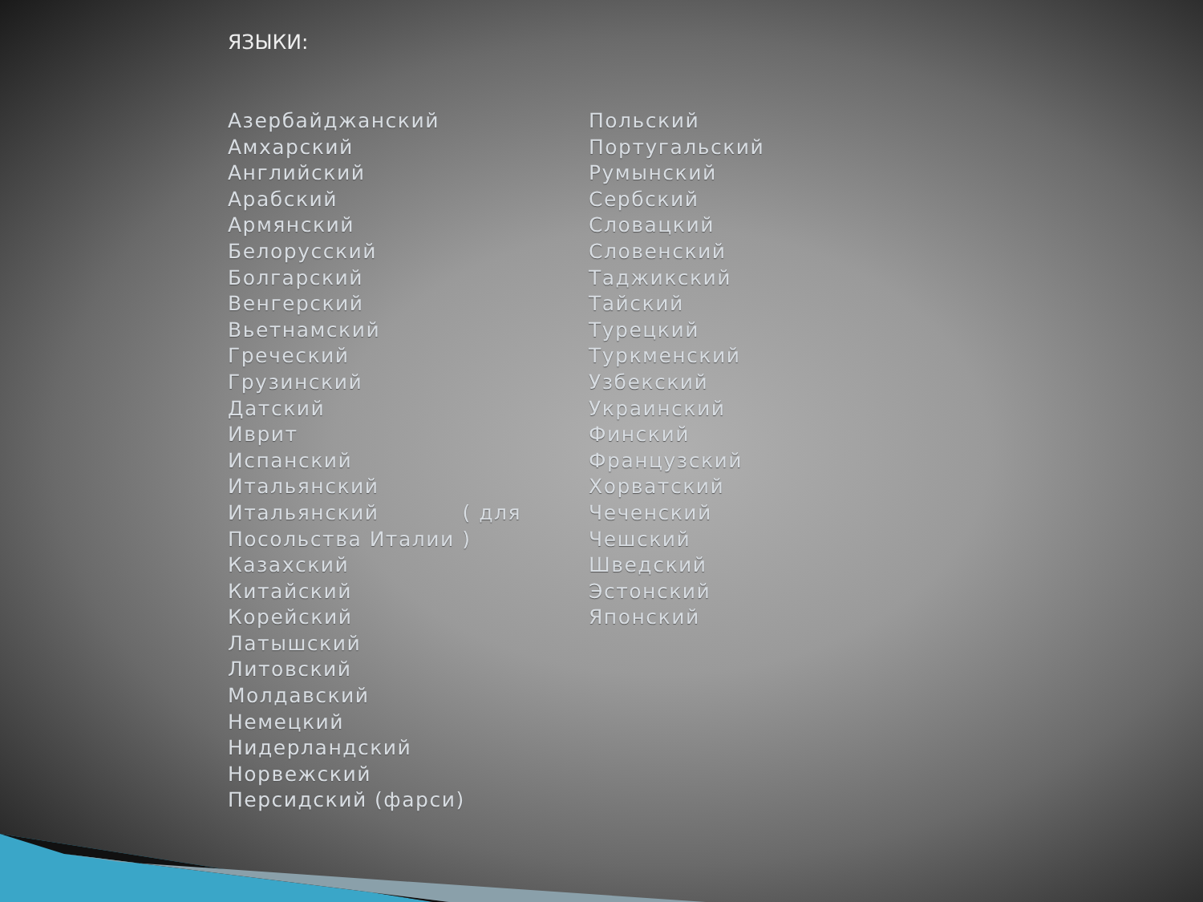ЯЗЫКИ:
Азербайджанский
Амхарский
Английский
Арабский
Армянский
Белорусский
Болгарский
Венгерский
Вьетнамский
Греческий
Грузинский
Датский
Иврит
Испанский
Итальянский
Итальянский ( для
Посольства Италии )
Казахский
Китайский
Корейский
Латышский
Литовский
Молдавский
Немецкий
Нидерландский
Норвежский
Персидский (фарси)
Польский
Португальский
Румынский
Сербский
Словацкий
Словенский
Таджикский
Тайский
Турецкий
Туркменский
Узбекский
Украинский
Финский
Французский
Хорватский
Чеченский
Чешский
Шведский
Эстонский
Японский